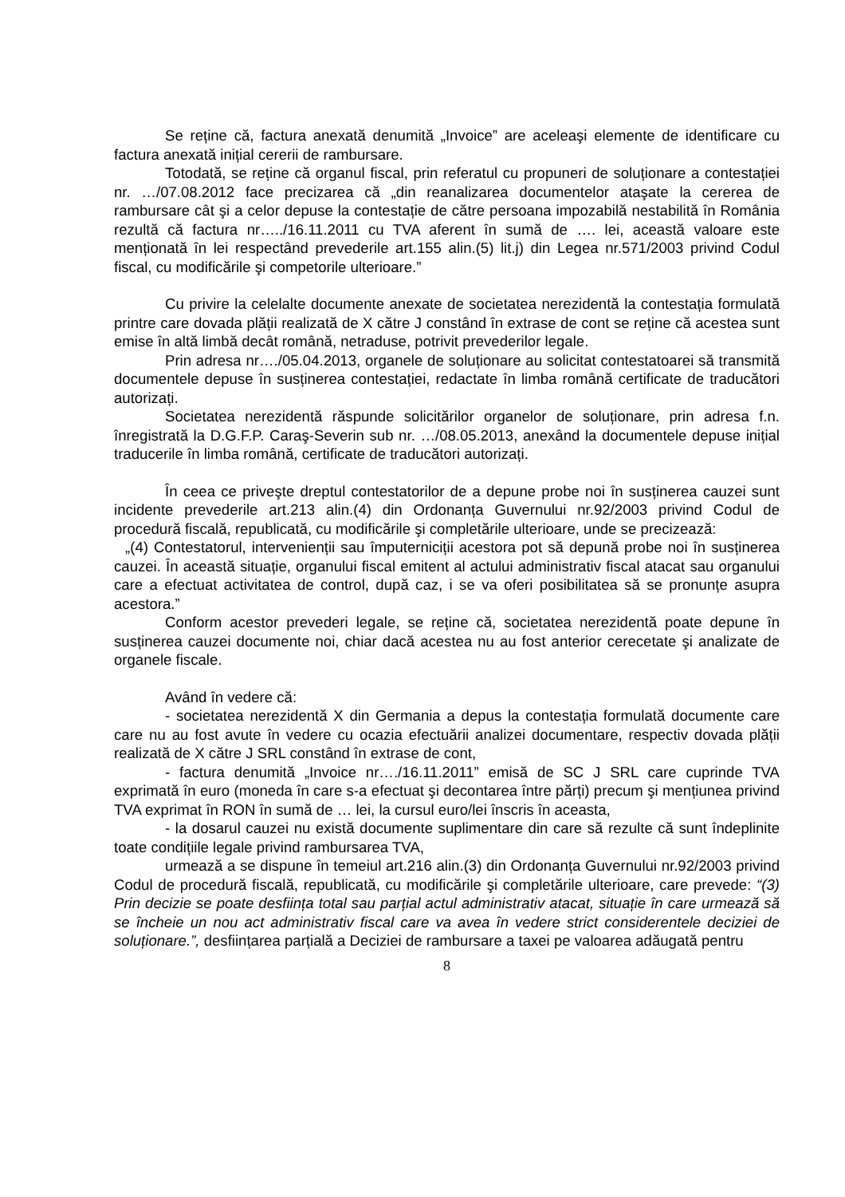Se reține că, factura anexată denumită „Invoice” are aceleaşi elemente de identificare cu factura anexată inițial cererii de rambursare.
Totodată, se reține că organul fiscal, prin referatul cu propuneri de soluționare a contestației nr. …/07.08.2012 face precizarea că „din reanalizarea documentelor ataşate la cererea de rambursare cât şi a celor depuse la contestație de către persoana impozabilă nestabilită în România rezultă că factura nr…../16.11.2011 cu TVA aferent în sumă de …. lei, această valoare este menționată în lei respectând prevederile art.155 alin.(5) lit.j) din Legea nr.571/2003 privind Codul fiscal, cu modificările şi competorile ulterioare.”
Cu privire la celelalte documente anexate de societatea nerezidentă la contestația formulată printre care dovada plății realizată de X către J constând în extrase de cont se reține că acestea sunt emise în altă limbă decât română, netraduse, potrivit prevederilor legale.
Prin adresa nr…./05.04.2013, organele de soluționare au solicitat contestatoarei să transmită documentele depuse în susținerea contestației, redactate în limba română certificate de traducători autorizați.
Societatea nerezidentă răspunde solicitărilor organelor de soluționare, prin adresa f.n. înregistrată la D.G.F.P. Caraş-Severin sub nr. …/08.05.2013, anexând la documentele depuse inițial traducerile în limba română, certificate de traducători autorizați.
În ceea ce priveşte dreptul contestatorilor de a depune probe noi în susținerea cauzei sunt incidente prevederile art.213 alin.(4) din Ordonanța Guvernului nr.92/2003 privind Codul de procedură fiscală, republicată, cu modificările şi completările ulterioare, unde se precizează:
„(4) Contestatorul, intervenienții sau împuterniciții acestora pot să depună probe noi în susținerea cauzei. În această situație, organului fiscal emitent al actului administrativ fiscal atacat sau organului care a efectuat activitatea de control, după caz, i se va oferi posibilitatea să se pronunțe asupra acestora.”
Conform acestor prevederi legale, se reține că, societatea nerezidentă poate depune în susținerea cauzei documente noi, chiar dacă acestea nu au fost anterior cerecetate şi analizate de organele fiscale.
Având în vedere că:
- societatea nerezidentă X din Germania a depus la contestația formulată documente care care nu au fost avute în vedere cu ocazia efectuării analizei documentare, respectiv dovada plății realizată de X către J SRL constând în extrase de cont,
- factura denumită „Invoice nr…./16.11.2011” emisă de SC J SRL care cuprinde TVA exprimată în euro (moneda în care s-a efectuat şi decontarea între părți) precum şi mențiunea privind TVA exprimat în RON în sumă de … lei, la cursul euro/lei înscris în aceasta,
- la dosarul cauzei nu există documente suplimentare din care să rezulte că sunt îndeplinite toate condițiile legale privind rambursarea TVA,
urmează a se dispune în temeiul art.216 alin.(3) din Ordonanța Guvernului nr.92/2003 privind Codul de procedură fiscală, republicată, cu modificările şi completările ulterioare, care prevede: “(3) Prin decizie se poate desființa total sau parțial actul administrativ atacat, situație în care urmează să se încheie un nou act administrativ fiscal care va avea în vedere strict considerentele deciziei de soluționare.”, desființarea parțială a Deciziei de rambursare a taxei pe valoarea adăugată pentru
8